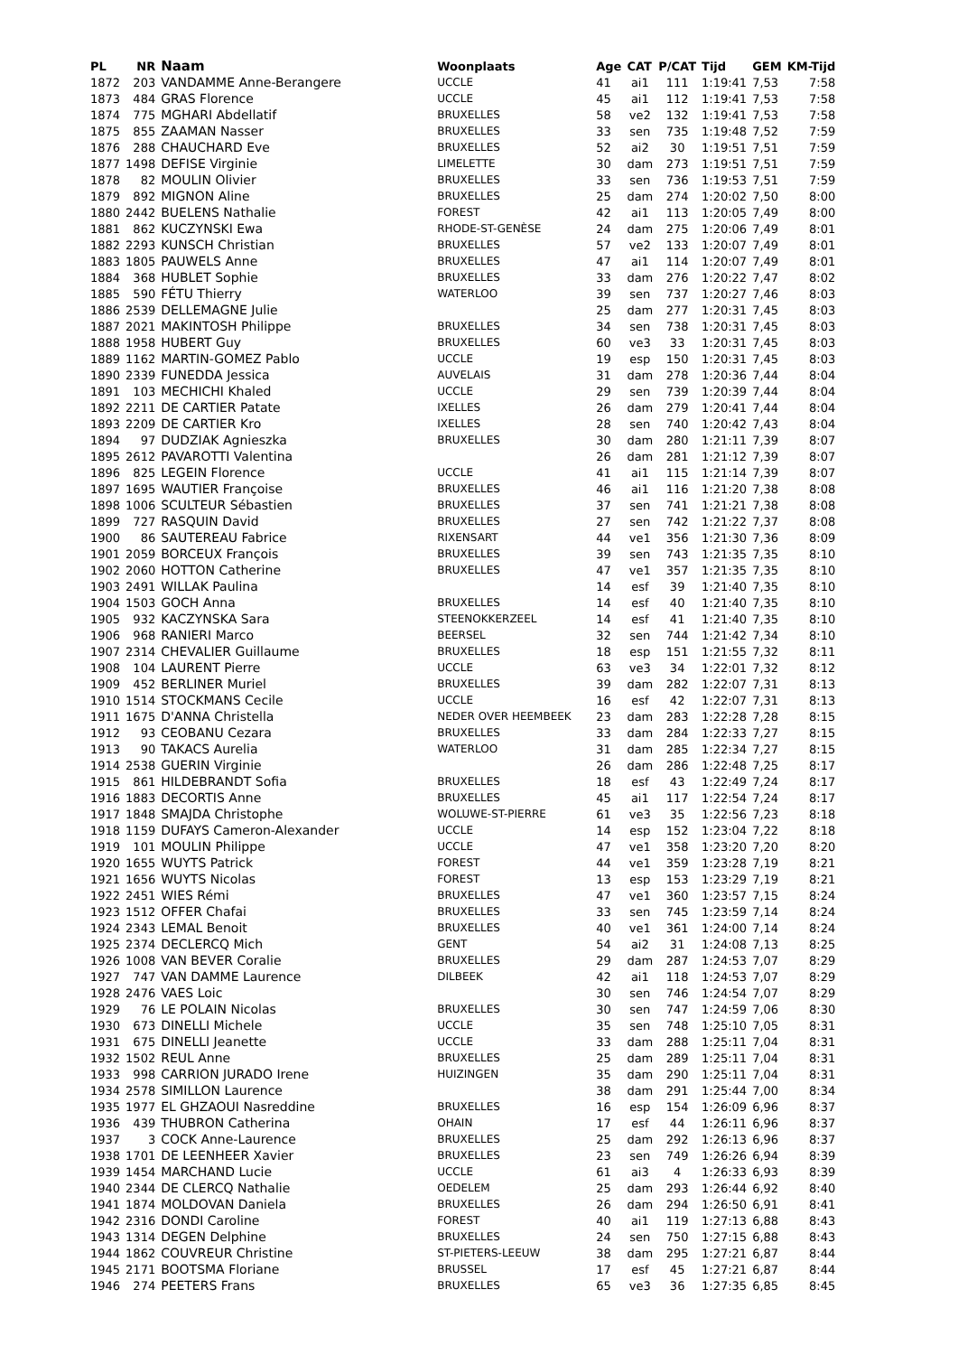| PL | NR | Naam | Woonplaats | Age | CAT | P/CAT | Tijd | GEM | KM-Tijd |
| --- | --- | --- | --- | --- | --- | --- | --- | --- | --- |
| 1872 | 203 | VANDAMME Anne-Berangere | UCCLE | 41 | ai1 | 111 | 1:19:41 | 7,53 | 7:58 |
| 1873 | 484 | GRAS Florence | UCCLE | 45 | ai1 | 112 | 1:19:41 | 7,53 | 7:58 |
| 1874 | 775 | MGHARI Abdellatif | BRUXELLES | 58 | ve2 | 132 | 1:19:41 | 7,53 | 7:58 |
| 1875 | 855 | ZAAMAN Nasser | BRUXELLES | 33 | sen | 735 | 1:19:48 | 7,52 | 7:59 |
| 1876 | 288 | CHAUCHARD Eve | BRUXELLES | 52 | ai2 | 30 | 1:19:51 | 7,51 | 7:59 |
| 1877 | 1498 | DEFISE Virginie | LIMELETTE | 30 | dam | 273 | 1:19:51 | 7,51 | 7:59 |
| 1878 | 82 | MOULIN Olivier | BRUXELLES | 33 | sen | 736 | 1:19:53 | 7,51 | 7:59 |
| 1879 | 892 | MIGNON Aline | BRUXELLES | 25 | dam | 274 | 1:20:02 | 7,50 | 8:00 |
| 1880 | 2442 | BUELENS Nathalie | FOREST | 42 | ai1 | 113 | 1:20:05 | 7,49 | 8:00 |
| 1881 | 862 | KUCZYNSKI Ewa | RHODE-ST-GENÈSE | 24 | dam | 275 | 1:20:06 | 7,49 | 8:01 |
| 1882 | 2293 | KUNSCH Christian | BRUXELLES | 57 | ve2 | 133 | 1:20:07 | 7,49 | 8:01 |
| 1883 | 1805 | PAUWELS Anne | BRUXELLES | 47 | ai1 | 114 | 1:20:07 | 7,49 | 8:01 |
| 1884 | 368 | HUBLET Sophie | BRUXELLES | 33 | dam | 276 | 1:20:22 | 7,47 | 8:02 |
| 1885 | 590 | FÉTU Thierry | WATERLOO | 39 | sen | 737 | 1:20:27 | 7,46 | 8:03 |
| 1886 | 2539 | DELLEMAGNE Julie | | 25 | dam | 277 | 1:20:31 | 7,45 | 8:03 |
| 1887 | 2021 | MAKINTOSH Philippe | BRUXELLES | 34 | sen | 738 | 1:20:31 | 7,45 | 8:03 |
| 1888 | 1958 | HUBERT Guy | BRUXELLES | 60 | ve3 | 33 | 1:20:31 | 7,45 | 8:03 |
| 1889 | 1162 | MARTIN-GOMEZ Pablo | UCCLE | 19 | esp | 150 | 1:20:31 | 7,45 | 8:03 |
| 1890 | 2339 | FUNEDDA Jessica | AUVELAIS | 31 | dam | 278 | 1:20:36 | 7,44 | 8:04 |
| 1891 | 103 | MECHICHI Khaled | UCCLE | 29 | sen | 739 | 1:20:39 | 7,44 | 8:04 |
| 1892 | 2211 | DE CARTIER Patate | IXELLES | 26 | dam | 279 | 1:20:41 | 7,44 | 8:04 |
| 1893 | 2209 | DE CARTIER Kro | IXELLES | 28 | sen | 740 | 1:20:42 | 7,43 | 8:04 |
| 1894 | 97 | DUDZIAK Agnieszka | BRUXELLES | 30 | dam | 280 | 1:21:11 | 7,39 | 8:07 |
| 1895 | 2612 | PAVAROTTI Valentina | | 26 | dam | 281 | 1:21:12 | 7,39 | 8:07 |
| 1896 | 825 | LEGEIN Florence | UCCLE | 41 | ai1 | 115 | 1:21:14 | 7,39 | 8:07 |
| 1897 | 1695 | WAUTIER Françoise | BRUXELLES | 46 | ai1 | 116 | 1:21:20 | 7,38 | 8:08 |
| 1898 | 1006 | SCULTEUR Sébastien | BRUXELLES | 37 | sen | 741 | 1:21:21 | 7,38 | 8:08 |
| 1899 | 727 | RASQUIN David | BRUXELLES | 27 | sen | 742 | 1:21:22 | 7,37 | 8:08 |
| 1900 | 86 | SAUTEREAU Fabrice | RIXENSART | 44 | ve1 | 356 | 1:21:30 | 7,36 | 8:09 |
| 1901 | 2059 | BORCEUX François | BRUXELLES | 39 | sen | 743 | 1:21:35 | 7,35 | 8:10 |
| 1902 | 2060 | HOTTON Catherine | BRUXELLES | 47 | ve1 | 357 | 1:21:35 | 7,35 | 8:10 |
| 1903 | 2491 | WILLAK Paulina | | 14 | esf | 39 | 1:21:40 | 7,35 | 8:10 |
| 1904 | 1503 | GOCH Anna | BRUXELLES | 14 | esf | 40 | 1:21:40 | 7,35 | 8:10 |
| 1905 | 932 | KACZYNSKA Sara | STEENOKKERZEEL | 14 | esf | 41 | 1:21:40 | 7,35 | 8:10 |
| 1906 | 968 | RANIERI Marco | BEERSEL | 32 | sen | 744 | 1:21:42 | 7,34 | 8:10 |
| 1907 | 2314 | CHEVALIER Guillaume | BRUXELLES | 18 | esp | 151 | 1:21:55 | 7,32 | 8:11 |
| 1908 | 104 | LAURENT Pierre | UCCLE | 63 | ve3 | 34 | 1:22:01 | 7,32 | 8:12 |
| 1909 | 452 | BERLINER Muriel | BRUXELLES | 39 | dam | 282 | 1:22:07 | 7,31 | 8:13 |
| 1910 | 1514 | STOCKMANS Cecile | UCCLE | 16 | esf | 42 | 1:22:07 | 7,31 | 8:13 |
| 1911 | 1675 | D'ANNA Christella | NEDER OVER HEEMBEEK | 23 | dam | 283 | 1:22:28 | 7,28 | 8:15 |
| 1912 | 93 | CEOBANU Cezara | BRUXELLES | 33 | dam | 284 | 1:22:33 | 7,27 | 8:15 |
| 1913 | 90 | TAKACS Aurelia | WATERLOO | 31 | dam | 285 | 1:22:34 | 7,27 | 8:15 |
| 1914 | 2538 | GUERIN Virginie | | 26 | dam | 286 | 1:22:48 | 7,25 | 8:17 |
| 1915 | 861 | HILDEBRANDT Sofia | BRUXELLES | 18 | esf | 43 | 1:22:49 | 7,24 | 8:17 |
| 1916 | 1883 | DECORTIS Anne | BRUXELLES | 45 | ai1 | 117 | 1:22:54 | 7,24 | 8:17 |
| 1917 | 1848 | SMAJDA Christophe | WOLUWE-ST-PIERRE | 61 | ve3 | 35 | 1:22:56 | 7,23 | 8:18 |
| 1918 | 1159 | DUFAYS Cameron-Alexander | UCCLE | 14 | esp | 152 | 1:23:04 | 7,22 | 8:18 |
| 1919 | 101 | MOULIN Philippe | UCCLE | 47 | ve1 | 358 | 1:23:20 | 7,20 | 8:20 |
| 1920 | 1655 | WUYTS Patrick | FOREST | 44 | ve1 | 359 | 1:23:28 | 7,19 | 8:21 |
| 1921 | 1656 | WUYTS Nicolas | FOREST | 13 | esp | 153 | 1:23:29 | 7,19 | 8:21 |
| 1922 | 2451 | WIES Rémi | BRUXELLES | 47 | ve1 | 360 | 1:23:57 | 7,15 | 8:24 |
| 1923 | 1512 | OFFER Chafai | BRUXELLES | 33 | sen | 745 | 1:23:59 | 7,14 | 8:24 |
| 1924 | 2343 | LEMAL Benoit | BRUXELLES | 40 | ve1 | 361 | 1:24:00 | 7,14 | 8:24 |
| 1925 | 2374 | DECLERCQ Mich | GENT | 54 | ai2 | 31 | 1:24:08 | 7,13 | 8:25 |
| 1926 | 1008 | VAN BEVER Coralie | BRUXELLES | 29 | dam | 287 | 1:24:53 | 7,07 | 8:29 |
| 1927 | 747 | VAN DAMME Laurence | DILBEEK | 42 | ai1 | 118 | 1:24:53 | 7,07 | 8:29 |
| 1928 | 2476 | VAES Loic | | 30 | sen | 746 | 1:24:54 | 7,07 | 8:29 |
| 1929 | 76 | LE POLAIN Nicolas | BRUXELLES | 30 | sen | 747 | 1:24:59 | 7,06 | 8:30 |
| 1930 | 673 | DINELLI Michele | UCCLE | 35 | sen | 748 | 1:25:10 | 7,05 | 8:31 |
| 1931 | 675 | DINELLI Jeanette | UCCLE | 33 | dam | 288 | 1:25:11 | 7,04 | 8:31 |
| 1932 | 1502 | REUL Anne | BRUXELLES | 25 | dam | 289 | 1:25:11 | 7,04 | 8:31 |
| 1933 | 998 | CARRION JURADO Irene | HUIZINGEN | 35 | dam | 290 | 1:25:11 | 7,04 | 8:31 |
| 1934 | 2578 | SIMILLON Laurence | | 38 | dam | 291 | 1:25:44 | 7,00 | 8:34 |
| 1935 | 1977 | EL GHZAOUI Nasreddine | BRUXELLES | 16 | esp | 154 | 1:26:09 | 6,96 | 8:37 |
| 1936 | 439 | THUBRON Catherina | OHAIN | 17 | esf | 44 | 1:26:11 | 6,96 | 8:37 |
| 1937 | 3 | COCK Anne-Laurence | BRUXELLES | 25 | dam | 292 | 1:26:13 | 6,96 | 8:37 |
| 1938 | 1701 | DE LEENHEER Xavier | BRUXELLES | 23 | sen | 749 | 1:26:26 | 6,94 | 8:39 |
| 1939 | 1454 | MARCHAND Lucie | UCCLE | 61 | ai3 | 4 | 1:26:33 | 6,93 | 8:39 |
| 1940 | 2344 | DE CLERCQ Nathalie | OEDELEM | 25 | dam | 293 | 1:26:44 | 6,92 | 8:40 |
| 1941 | 1874 | MOLDOVAN Daniela | BRUXELLES | 26 | dam | 294 | 1:26:50 | 6,91 | 8:41 |
| 1942 | 2316 | DONDI Caroline | FOREST | 40 | ai1 | 119 | 1:27:13 | 6,88 | 8:43 |
| 1943 | 1314 | DEGEN Delphine | BRUXELLES | 24 | sen | 750 | 1:27:15 | 6,88 | 8:43 |
| 1944 | 1862 | COUVREUR Christine | ST-PIETERS-LEEUW | 38 | dam | 295 | 1:27:21 | 6,87 | 8:44 |
| 1945 | 2171 | BOOTSMA Floriane | BRUSSEL | 17 | esf | 45 | 1:27:21 | 6,87 | 8:44 |
| 1946 | 274 | PEETERS Frans | BRUXELLES | 65 | ve3 | 36 | 1:27:35 | 6,85 | 8:45 |